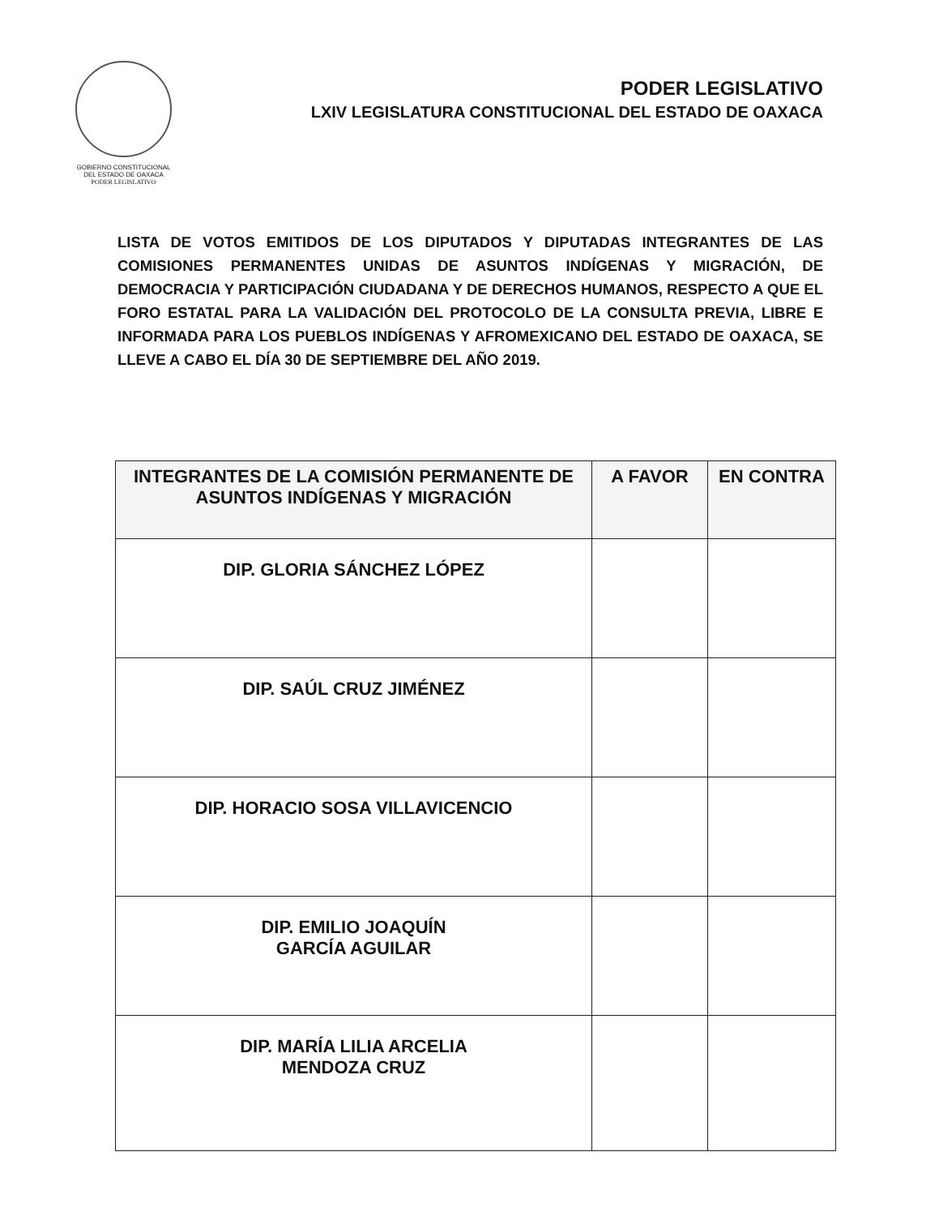GOBIERNO CONSTITUCIONAL
DEL ESTADO DE OAXACA
PODER LEGISLATIVO
PODER LEGISLATIVO
LXIV LEGISLATURA CONSTITUCIONAL DEL ESTADO DE OAXACA
LISTA DE VOTOS EMITIDOS DE LOS DIPUTADOS Y DIPUTADAS INTEGRANTES DE LAS COMISIONES PERMANENTES UNIDAS DE ASUNTOS INDÍGENAS Y MIGRACIÓN, DE DEMOCRACIA Y PARTICIPACIÓN CIUDADANA Y DE DERECHOS HUMANOS, RESPECTO A QUE EL FORO ESTATAL PARA LA VALIDACIÓN DEL PROTOCOLO DE LA CONSULTA PREVIA, LIBRE E INFORMADA PARA LOS PUEBLOS INDÍGENAS Y AFROMEXICANO DEL ESTADO DE OAXACA, SE LLEVE A CABO EL DÍA 30 DE SEPTIEMBRE DEL AÑO 2019.
| INTEGRANTES DE LA COMISIÓN PERMANENTE DE ASUNTOS INDÍGENAS Y MIGRACIÓN | A FAVOR | EN CONTRA |
| --- | --- | --- |
| DIP. GLORIA SÁNCHEZ LÓPEZ | | |
| DIP. SAÚL CRUZ JIMÉNEZ | | |
| DIP. HORACIO SOSA VILLAVICENCIO | | |
| DIP. EMILIO JOAQUÍN GARCÍA AGUILAR | | |
| DIP. MARÍA LILIA ARCELIA MENDOZA CRUZ | | |